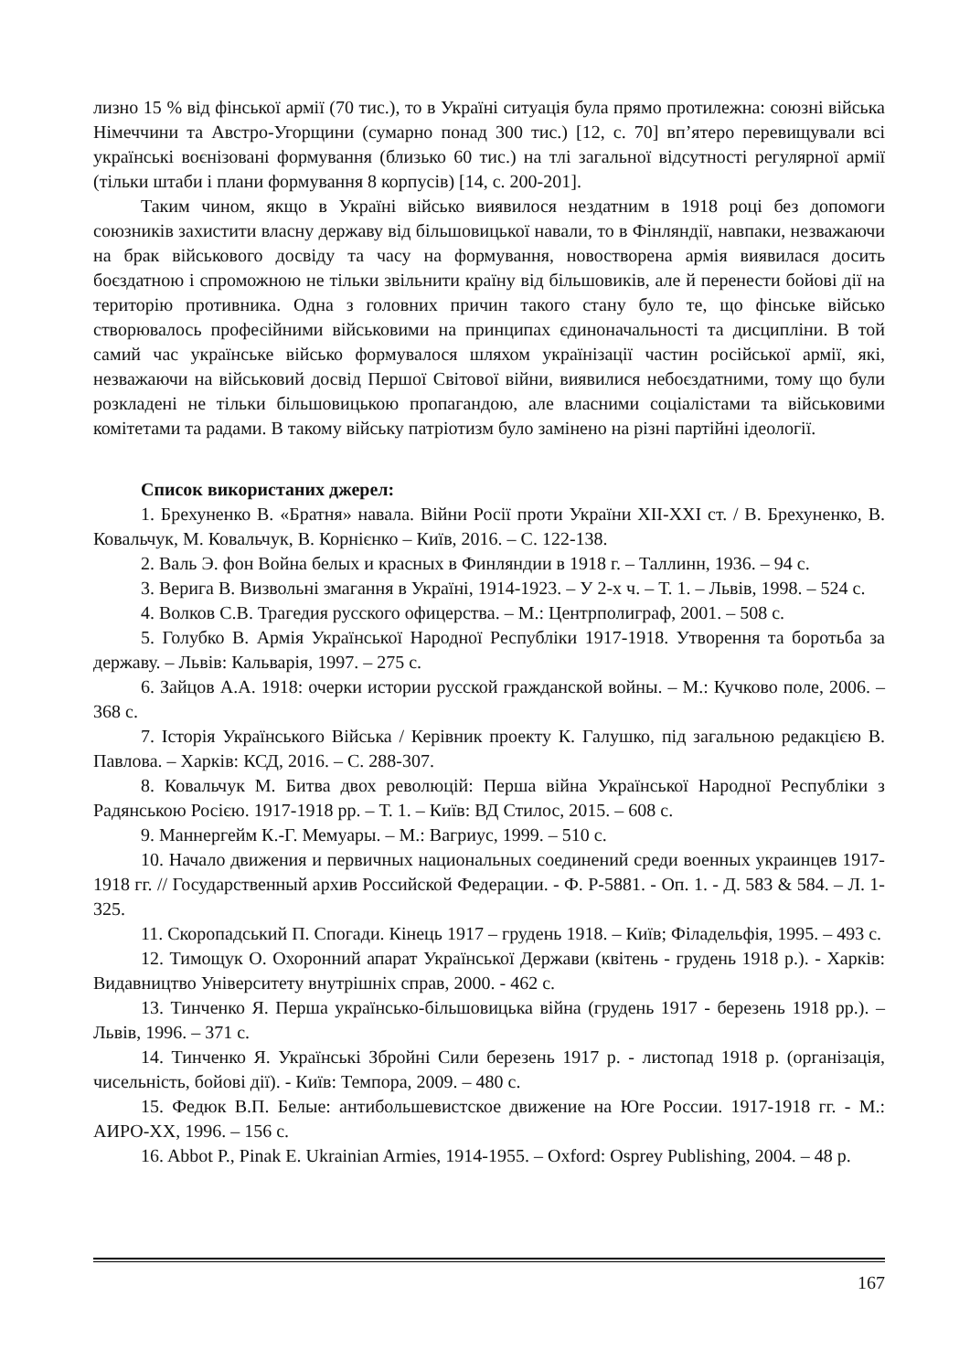лизно 15 % від фінської армії (70 тис.), то в Україні ситуація була прямо протилежна: союзні війська Німеччини та Австро-Угорщини (сумарно понад 300 тис.) [12, с. 70] вп’ятеро перевищували всі українські воєнізовані формування (близько 60 тис.) на тлі загальної відсутності регулярної армії (тільки штаби і плани формування 8 корпусів) [14, с. 200-201].
Таким чином, якщо в Україні військо виявилося нездатним в 1918 році без допомоги союзників захистити власну державу від більшовицької навали, то в Фінляндії, навпаки, незважаючи на брак військового досвіду та часу на формування, новостворена армія виявилася досить боєздатною і спроможною не тільки звільнити країну від більшовиків, але й перенести бойові дії на територію противника. Одна з головних причин такого стану було те, що фінське військо створювалось професійними військовими на принципах єдиноначальності та дисципліни. В той самий час українське військо формувалося шляхом українізації частин російської армії, які, незважаючи на військовий досвід Першої Світової війни, виявилися небоєздатними, тому що були розкладені не тільки більшовицькою пропагандою, але власними соціалістами та військовими комітетами та радами. В такому війську патріотизм було замінено на різні партійні ідеології.
Список використаних джерел:
1. Брехуненко В. «Братня» навала. Війни Росії проти України ХІІ-ХХІ ст. / В. Брехуненко, В. Ковальчук, М. Ковальчук, В. Корнієнко – Київ, 2016. – С. 122-138.
2. Валь Э. фон Война белых и красных в Финляндии в 1918 г. – Таллинн, 1936. – 94 с.
3. Верига В. Визвольні змагання в Україні, 1914-1923. – У 2-х ч. – Т. 1. – Львів, 1998. – 524 с.
4. Волков С.В. Трагедия русского офицерства. – М.: Центрполиграф, 2001. – 508 с.
5. Голубко В. Армія Української Народної Республіки 1917-1918. Утворення та боротьба за державу. – Львів: Кальварія, 1997. – 275 с.
6. Зайцов А.А. 1918: очерки истории русской гражданской войны. – М.: Кучково поле, 2006. – 368 с.
7. Історія Українського Війська / Керівник проекту К. Галушко, під загальною редакцією В. Павлова. – Харків: КСД, 2016. – С. 288-307.
8. Ковальчук М. Битва двох революцій: Перша війна Української Народної Республіки з Радянською Росією. 1917-1918 рр. – Т. 1. – Київ: ВД Стилос, 2015. – 608 с.
9. Маннергейм К.-Г. Мемуары. – М.: Вагриус, 1999. – 510 с.
10. Начало движения и первичных национальных соединений среди военных украинцев 1917-1918 гг. // Государственный архив Российской Федерации. - Ф. Р-5881. - Оп. 1. - Д. 583 & 584. – Л. 1-325.
11. Скоропадський П. Спогади. Кінець 1917 – грудень 1918. – Київ; Філадельфія, 1995. – 493 с.
12. Тимощук О. Охоронний апарат Української Держави (квітень - грудень 1918 р.). - Харків: Видавництво Університету внутрішніх справ, 2000. - 462 с.
13. Тинченко Я. Перша українсько-більшовицька війна (грудень 1917 - березень 1918 рр.). – Львів, 1996. – 371 с.
14. Тинченко Я. Українські Збройні Сили березень 1917 р. - листопад 1918 р. (організація, чисельність, бойові дії). - Київ: Темпора, 2009. – 480 с.
15. Федюк В.П. Белые: антибольшевистское движение на Юге России. 1917-1918 гг. - М.: АИРО-ХХ, 1996. – 156 с.
16. Abbot P., Pinak E. Ukrainian Armies, 1914-1955. – Oxford: Osprey Publishing, 2004. – 48 p.
167